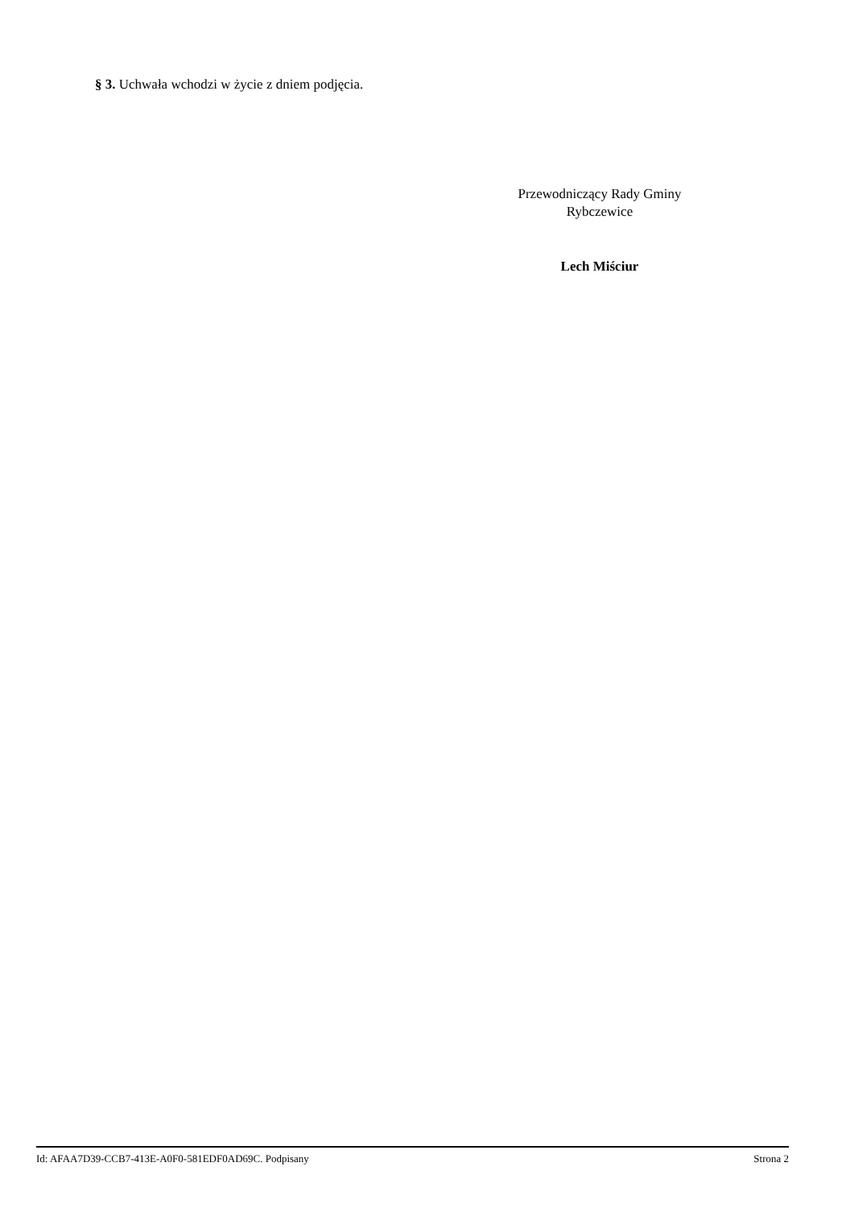§ 3. Uchwała wchodzi w życie z dniem podjęcia.
Przewodniczący Rady Gminy
Rybczewice
Lech Miściur
Id: AFAA7D39-CCB7-413E-A0F0-581EDF0AD69C. Podpisany Strona 2